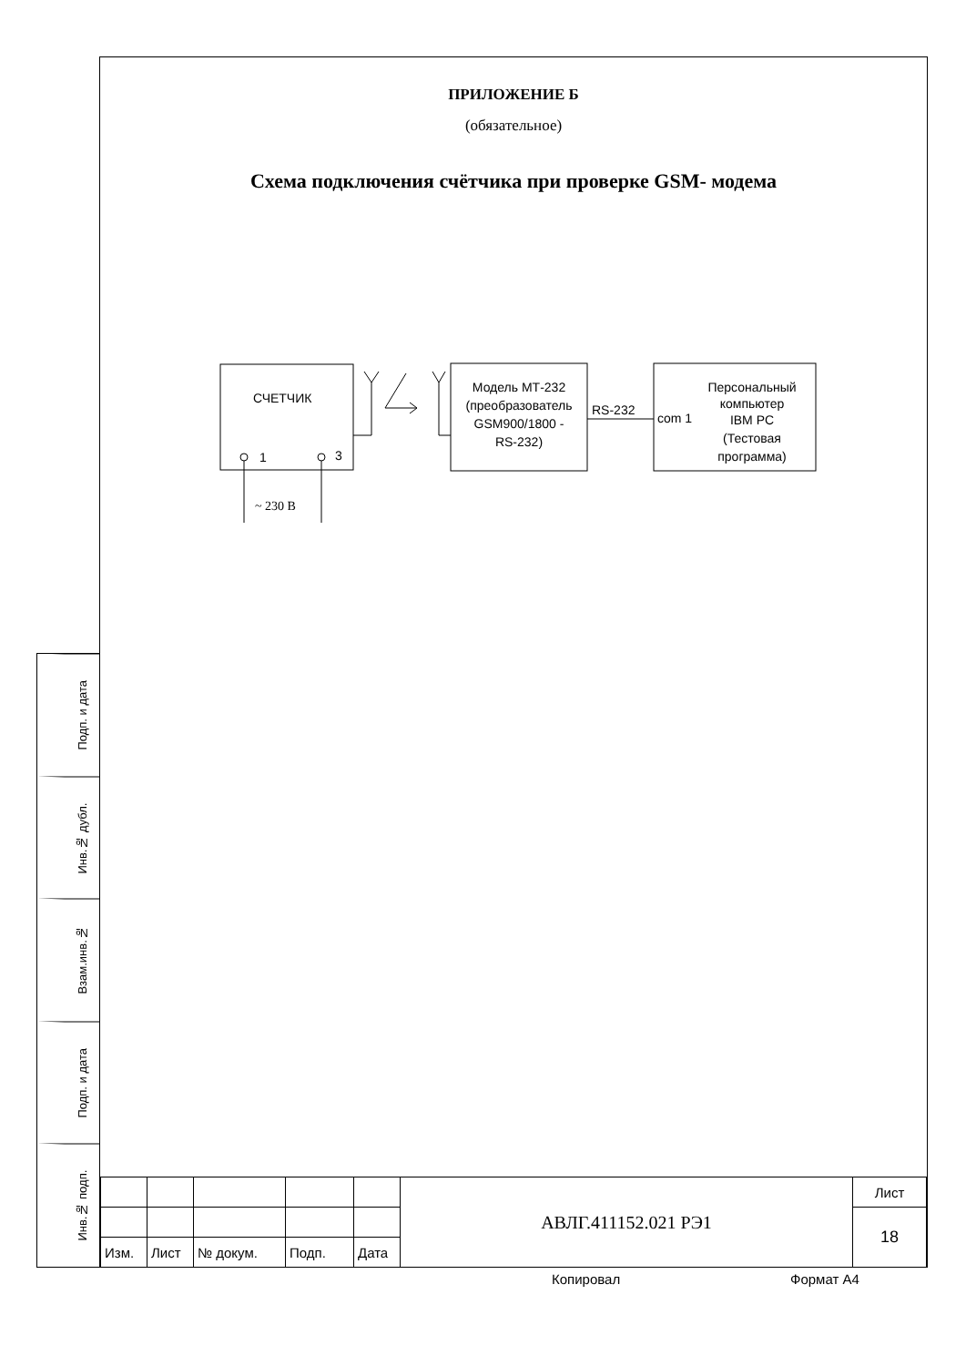ПРИЛОЖЕНИЕ Б
(обязательное)
Схема подключения счётчика при проверке GSM- модема
СЧЕТЧИК
1
3
~ 230 В
Модель МТ-232
(преобразователь
GSM900/1800 -
RS-232)
RS-232
com 1
Персональный
компьютер
IBM PC
(Тестовая
программа)
Подп. и дата
Инв.№ дубл.
Взам.инв.№
Подп. и дата
Инв.№ подп.
| | | | | | АВЛГ.411152.021 РЭ1 | Лист |
| | | | | | | 18 |
| Изм. | Лист | № докум. | Подп. | Дата | | |
Копировал Формат А4